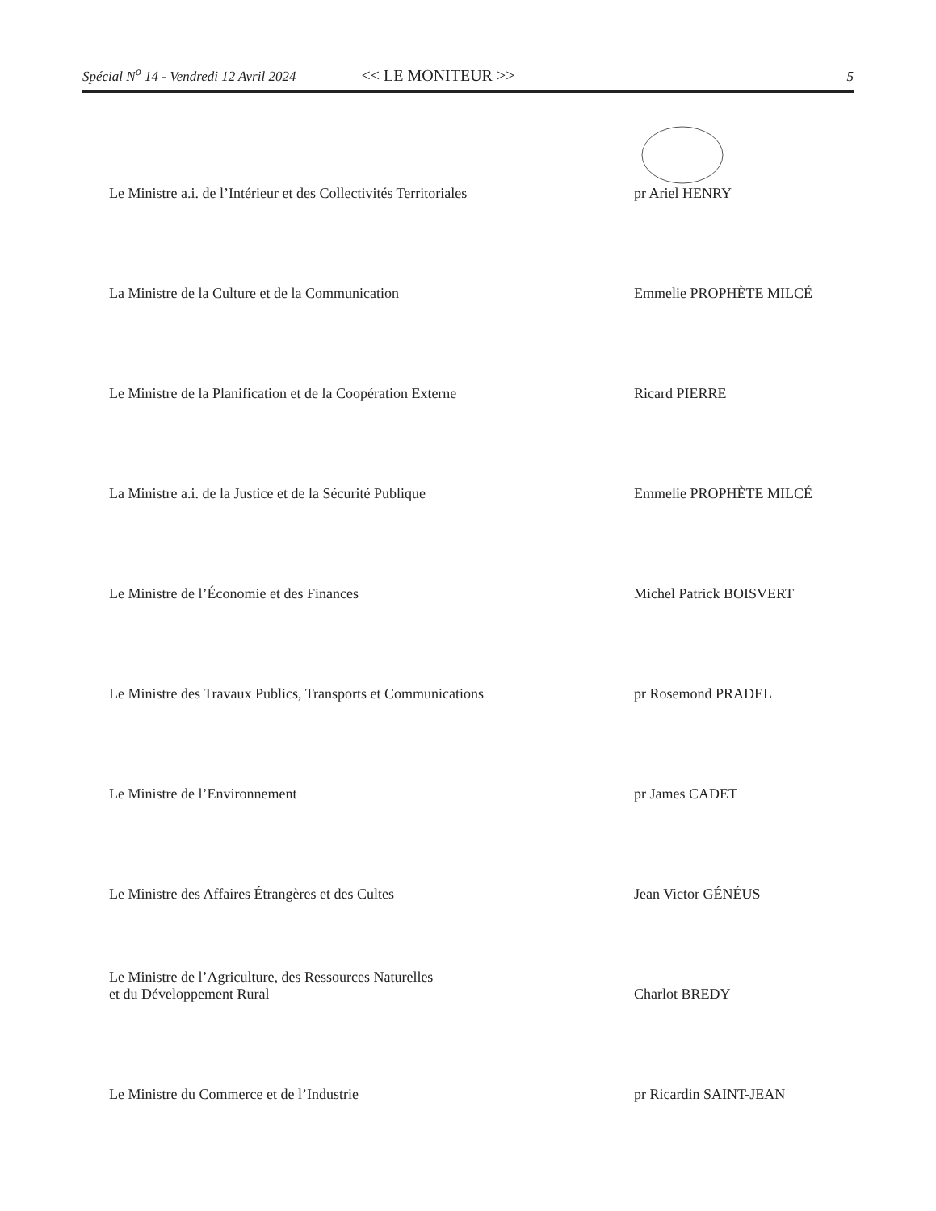Spécial N<sup>o</sup> 14 - Vendredi 12 Avril 2024 << LE MONITEUR >> 5
Le Ministre a.i. de l’Intérieur et des Collectivités Territoriales
pr Ariel HENRY
La Ministre de la Culture et de la Communication
Emmelie PROPHÈTE MILCÉ
Le Ministre de la Planification et de la Coopération Externe
Ricard PIERRE
La Ministre a.i. de la Justice et de la Sécurité Publique
Emmelie PROPHÈTE MILCÉ
Le Ministre de l’Économie et des Finances
Michel Patrick BOISVERT
Le Ministre des Travaux Publics, Transports et Communications
pr Rosemond PRADEL
Le Ministre de l’Environnement
pr James CADET
Le Ministre des Affaires Étrangères et des Cultes
Jean Victor GÉNÉUS
Le Ministre de l’Agriculture, des Ressources Naturelles
et du Développement Rural
Charlot BREDY
Le Ministre du Commerce et de l’Industrie
pr Ricardin SAINT-JEAN